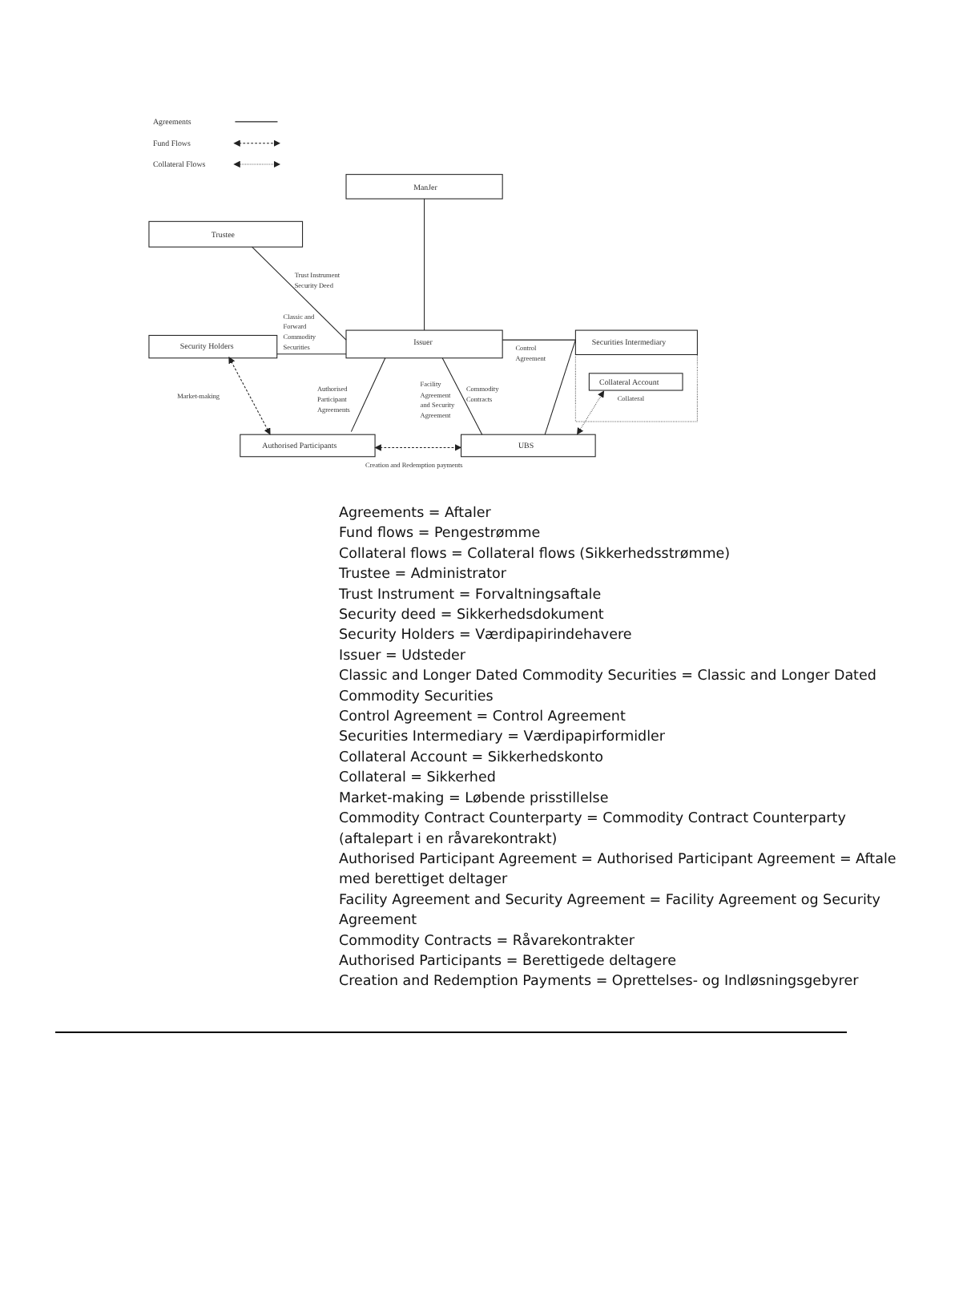Agreements
Fund Flows
Collateral Flows
ManJer
Trustee
Security Holders
Issuer
Securities Intermediary
Collateral Account
Authorised Participants
UBS
Trust Instrument
Security Deed
Classic and
Forward
Commodity
Securities
Control
Agreement
Collateral
Market-making
Authorised
Participant
Agreements
Facility
Agreement
and Security
Agreement
Commodity
Contracts
Creation and Redemption payments
Agreements = Aftaler
Fund flows = Pengestrømme
Collateral flows = Collateral flows (Sikkerhedsstrømme)
Trustee = Administrator
Trust Instrument = Forvaltningsaftale
Security deed = Sikkerhedsdokument
Security Holders = Værdipapirindehavere
Issuer = Udsteder
Classic and Longer Dated Commodity Securities = Classic and Longer Dated Commodity Securities
Control Agreement = Control Agreement
Securities Intermediary = Værdipapirformidler
Collateral Account = Sikkerhedskonto
Collateral = Sikkerhed
Market-making = Løbende prisstillelse
Commodity Contract Counterparty = Commodity Contract Counterparty (aftalepart i en råvarekontrakt)
Authorised Participant Agreement = Authorised Participant Agreement = Aftale med berettiget deltager
Facility Agreement and Security Agreement = Facility Agreement og Security Agreement
Commodity Contracts = Råvarekontrakter
Authorised Participants = Berettigede deltagere
Creation and Redemption Payments = Oprettelses- og Indløsningsgebyrer